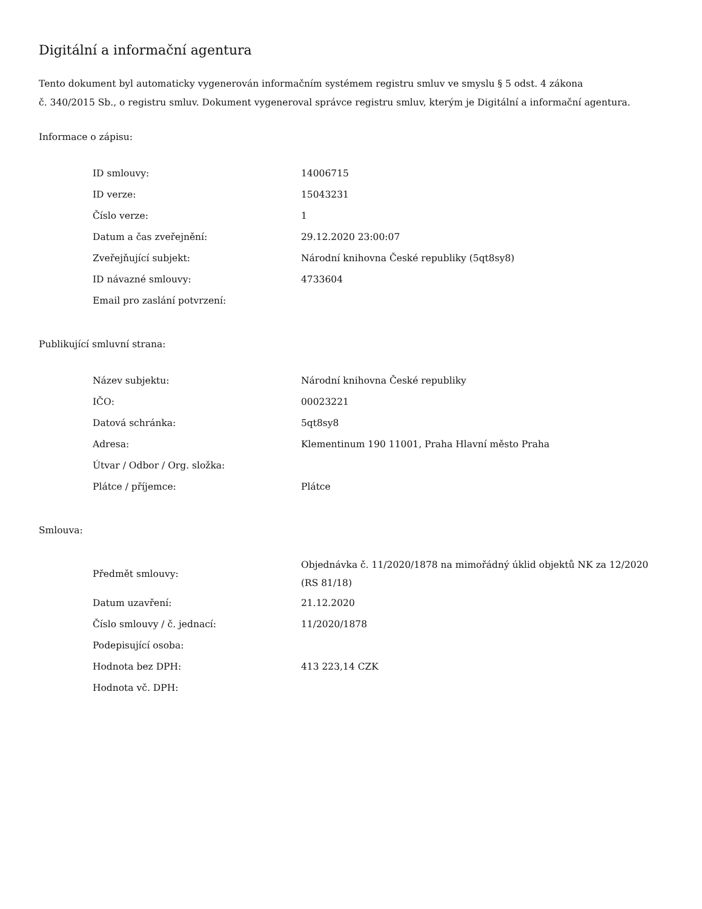Digitální a informační agentura
Tento dokument byl automaticky vygenerován informačním systémem registru smluv ve smyslu § 5 odst. 4 zákona
č. 340/2015 Sb., o registru smluv. Dokument vygeneroval správce registru smluv, kterým je Digitální a informační agentura.
Informace o zápisu:
| ID smlouvy: | 14006715 |
| ID verze: | 15043231 |
| Číslo verze: | 1 |
| Datum a čas zveřejnění: | 29.12.2020 23:00:07 |
| Zveřejňující subjekt: | Národní knihovna České republiky (5qt8sy8) |
| ID návazné smlouvy: | 4733604 |
| Email pro zaslání potvrzení: | |
Publikující smluvní strana:
| Název subjektu: | Národní knihovna České republiky |
| IČO: | 00023221 |
| Datová schránka: | 5qt8sy8 |
| Adresa: | Klementinum 190 11001, Praha Hlavní město Praha |
| Útvar / Odbor / Org. složka: | |
| Plátce / příjemce: | Plátce |
Smlouva:
| Předmět smlouvy: | Objednávka č. 11/2020/1878 na mimořádný úklid objektů NK za 12/2020 (RS 81/18) |
| Datum uzavření: | 21.12.2020 |
| Číslo smlouvy / č. jednací: | 11/2020/1878 |
| Podepisující osoba: | |
| Hodnota bez DPH: | 413 223,14 CZK |
| Hodnota vč. DPH: | |